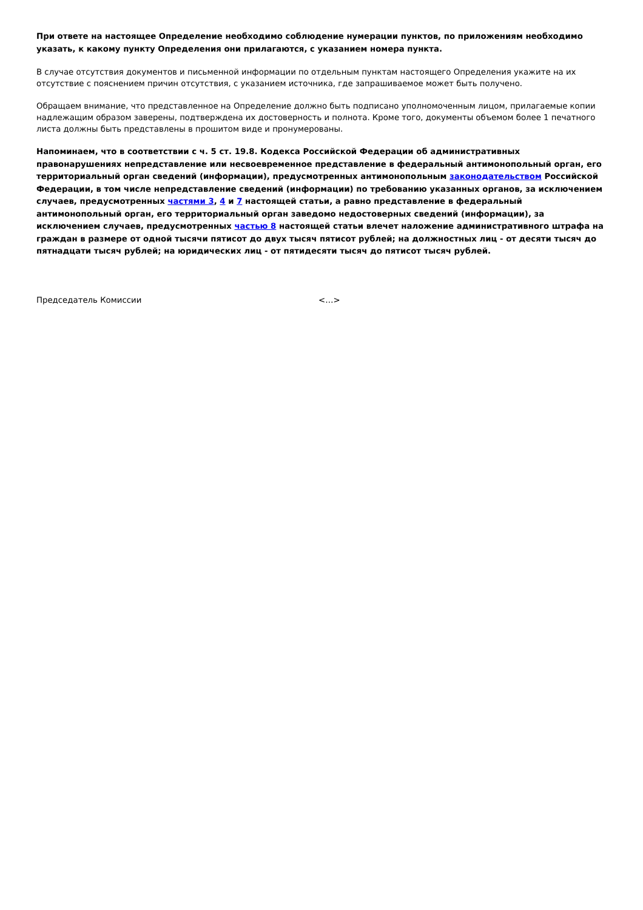При ответе на настоящее Определение необходимо соблюдение нумерации пунктов, по приложениям необходимо указать, к какому пункту Определения они прилагаются, с указанием номера пункта.
В случае отсутствия документов и письменной информации по отдельным пунктам настоящего Определения укажите на их отсутствие с пояснением причин отсутствия, с указанием источника, где запрашиваемое может быть получено.
Обращаем внимание, что представленное на Определение должно быть подписано уполномоченным лицом, прилагаемые копии надлежащим образом заверены, подтверждена их достоверность и полнота. Кроме того, документы объемом более 1 печатного листа должны быть представлены в прошитом виде и пронумерованы.
Напоминаем, что в соответствии с ч. 5 ст. 19.8. Кодекса Российской Федерации об административных правонарушениях непредставление или несвоевременное представление в федеральный антимонопольный орган, его территориальный орган сведений (информации), предусмотренных антимонопольным законодательством Российской Федерации, в том числе непредставление сведений (информации) по требованию указанных органов, за исключением случаев, предусмотренных частями 3, 4 и 7 настоящей статьи, а равно представление в федеральный антимонопольный орган, его территориальный орган заведомо недостоверных сведений (информации), за исключением случаев, предусмотренных частью 8 настоящей статьи влечет наложение административного штрафа на граждан в размере от одной тысячи пятисот до двух тысяч пятисот рублей; на должностных лиц - от десяти тысяч до пятнадцати тысяч рублей; на юридических лиц - от пятидесяти тысяч до пятисот тысяч рублей.
Председатель Комиссии <…>